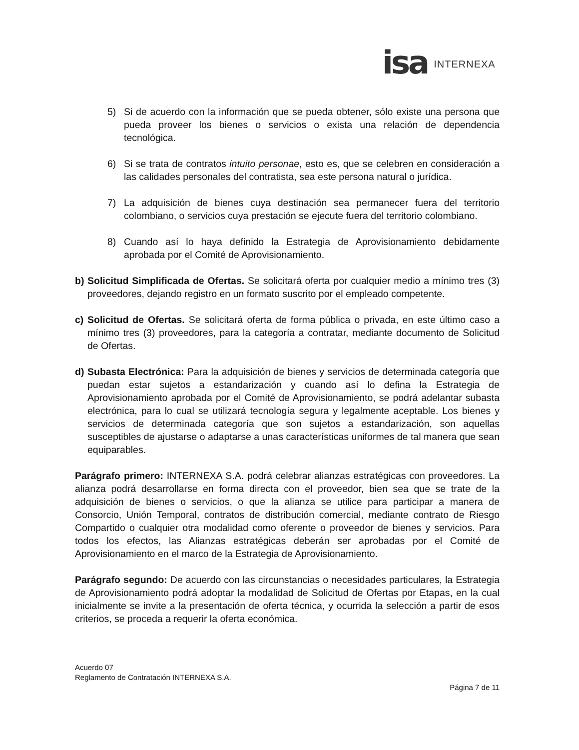isa INTERNEXA
5) Si de acuerdo con la información que se pueda obtener, sólo existe una persona que pueda proveer los bienes o servicios o exista una relación de dependencia tecnológica.
6) Si se trata de contratos intuito personae, esto es, que se celebren en consideración a las calidades personales del contratista, sea este persona natural o jurídica.
7) La adquisición de bienes cuya destinación sea permanecer fuera del territorio colombiano, o servicios cuya prestación se ejecute fuera del territorio colombiano.
8) Cuando así lo haya definido la Estrategia de Aprovisionamiento debidamente aprobada por el Comité de Aprovisionamiento.
b) Solicitud Simplificada de Ofertas. Se solicitará oferta por cualquier medio a mínimo tres (3) proveedores, dejando registro en un formato suscrito por el empleado competente.
c) Solicitud de Ofertas. Se solicitará oferta de forma pública o privada, en este último caso a mínimo tres (3) proveedores, para la categoría a contratar, mediante documento de Solicitud de Ofertas.
d) Subasta Electrónica: Para la adquisición de bienes y servicios de determinada categoría que puedan estar sujetos a estandarización y cuando así lo defina la Estrategia de Aprovisionamiento aprobada por el Comité de Aprovisionamiento, se podrá adelantar subasta electrónica, para lo cual se utilizará tecnología segura y legalmente aceptable. Los bienes y servicios de determinada categoría que son sujetos a estandarización, son aquellas susceptibles de ajustarse o adaptarse a unas características uniformes de tal manera que sean equiparables.
Parágrafo primero: INTERNEXA S.A. podrá celebrar alianzas estratégicas con proveedores. La alianza podrá desarrollarse en forma directa con el proveedor, bien sea que se trate de la adquisición de bienes o servicios, o que la alianza se utilice para participar a manera de Consorcio, Unión Temporal, contratos de distribución comercial, mediante contrato de Riesgo Compartido o cualquier otra modalidad como oferente o proveedor de bienes y servicios. Para todos los efectos, las Alianzas estratégicas deberán ser aprobadas por el Comité de Aprovisionamiento en el marco de la Estrategia de Aprovisionamiento.
Parágrafo segundo: De acuerdo con las circunstancias o necesidades particulares, la Estrategia de Aprovisionamiento podrá adoptar la modalidad de Solicitud de Ofertas por Etapas, en la cual inicialmente se invite a la presentación de oferta técnica, y ocurrida la selección a partir de esos criterios, se proceda a requerir la oferta económica.
Acuerdo 07
Reglamento de Contratación INTERNEXA S.A.
Página 7 de 11